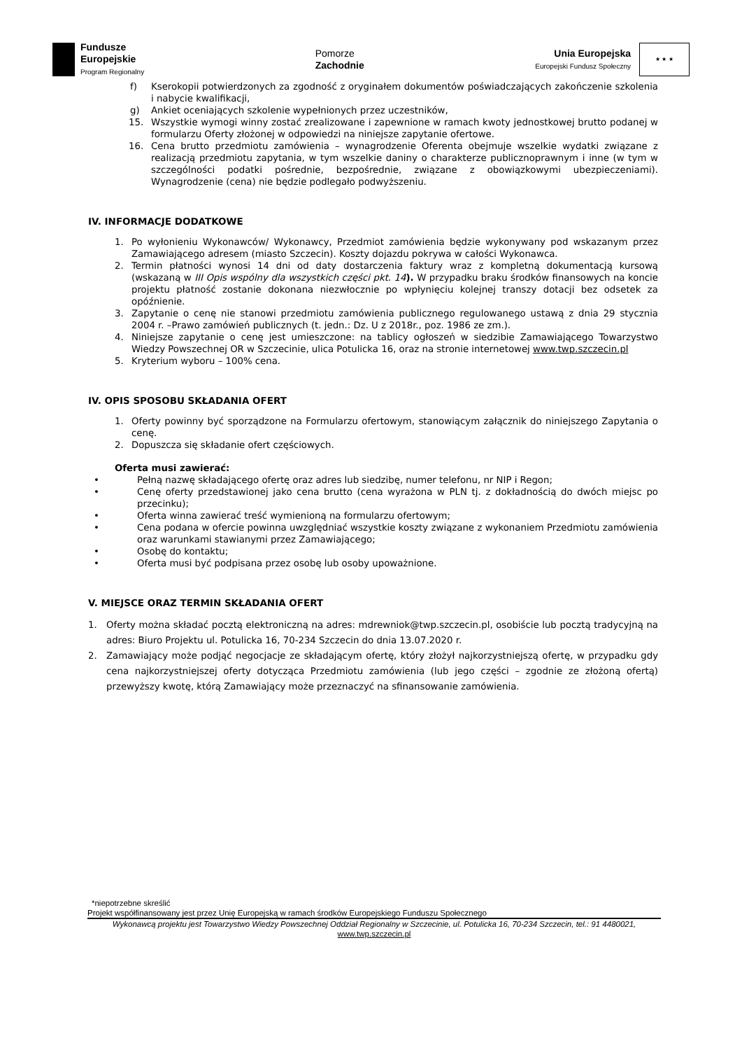Fundusze
Europejskie
Program Regionalny
Pomorze
Zachodnie
Unia Europejska
Europejski Fundusz Społeczny
★ ★ ★
f) Kserokopii potwierdzonych za zgodność z oryginałem dokumentów poświadczających zakończenie szkolenia i nabycie kwalifikacji,
g) Ankiet oceniających szkolenie wypełnionych przez uczestników,
15. Wszystkie wymogi winny zostać zrealizowane i zapewnione w ramach kwoty jednostkowej brutto podanej w formularzu Oferty złożonej w odpowiedzi na niniejsze zapytanie ofertowe.
16. Cena brutto przedmiotu zamówienia – wynagrodzenie Oferenta obejmuje wszelkie wydatki związane z realizacją przedmiotu zapytania, w tym wszelkie daniny o charakterze publicznoprawnym i inne (w tym w szczególności podatki pośrednie, bezpośrednie, związane z obowiązkowymi ubezpieczeniami). Wynagrodzenie (cena) nie będzie podlegało podwyższeniu.
IV. INFORMACJE DODATKOWE
1. Po wyłonieniu Wykonawców/ Wykonawcy, Przedmiot zamówienia będzie wykonywany pod wskazanym przez Zamawiającego adresem (miasto Szczecin). Koszty dojazdu pokrywa w całości Wykonawca.
2. Termin płatności wynosi 14 dni od daty dostarczenia faktury wraz z kompletną dokumentacją kursową (wskazaną w III Opis wspólny dla wszystkich części pkt. 14). W przypadku braku środków finansowych na koncie projektu płatność zostanie dokonana niezwłocznie po wpłynięciu kolejnej transzy dotacji bez odsetek za opóźnienie.
3. Zapytanie o cenę nie stanowi przedmiotu zamówienia publicznego regulowanego ustawą z dnia 29 stycznia 2004 r. –Prawo zamówień publicznych (t. jedn.: Dz. U z 2018r., poz. 1986 ze zm.).
4. Niniejsze zapytanie o cenę jest umieszczone: na tablicy ogłoszeń w siedzibie Zamawiającego Towarzystwo Wiedzy Powszechnej OR w Szczecinie, ulica Potulicka 16, oraz na stronie internetowej www.twp.szczecin.pl
5. Kryterium wyboru – 100% cena.
IV. OPIS SPOSOBU SKŁADANIA OFERT
1. Oferty powinny być sporządzone na Formularzu ofertowym, stanowiącym załącznik do niniejszego Zapytania o cenę.
2. Dopuszcza się składanie ofert częściowych.
Oferta musi zawierać:
• Pełną nazwę składającego ofertę oraz adres lub siedzibę, numer telefonu, nr NIP i Regon;
• Cenę oferty przedstawionej jako cena brutto (cena wyrażona w PLN tj. z dokładnością do dwóch miejsc po przecinku);
• Oferta winna zawierać treść wymienioną na formularzu ofertowym;
• Cena podana w ofercie powinna uwzględniać wszystkie koszty związane z wykonaniem Przedmiotu zamówienia oraz warunkami stawianymi przez Zamawiającego;
• Osobę do kontaktu;
• Oferta musi być podpisana przez osobę lub osoby upoważnione.
V. MIEJSCE ORAZ TERMIN SKŁADANIA OFERT
1. Oferty można składać pocztą elektroniczną na adres: mdrewniok@twp.szczecin.pl, osobiście lub pocztą tradycyjną na adres: Biuro Projektu ul. Potulicka 16, 70-234 Szczecin do dnia 13.07.2020 r.
2. Zamawiający może podjąć negocjacje ze składającym ofertę, który złożył najkorzystniejszą ofertę, w przypadku gdy cena najkorzystniejszej oferty dotycząca Przedmiotu zamówienia (lub jego części – zgodnie ze złożoną ofertą) przewyższy kwotę, którą Zamawiający może przeznaczyć na sfinansowanie zamówienia.
*niepotrzebne skreślić
Projekt współfinansowany jest przez Unię Europejską w ramach środków Europejskiego Funduszu Społecznego
Wykonawcą projektu jest Towarzystwo Wiedzy Powszechnej Oddział Regionalny w Szczecinie, ul. Potulicka 16, 70-234 Szczecin, tel.: 91 4480021,
www.twp.szczecin.pl